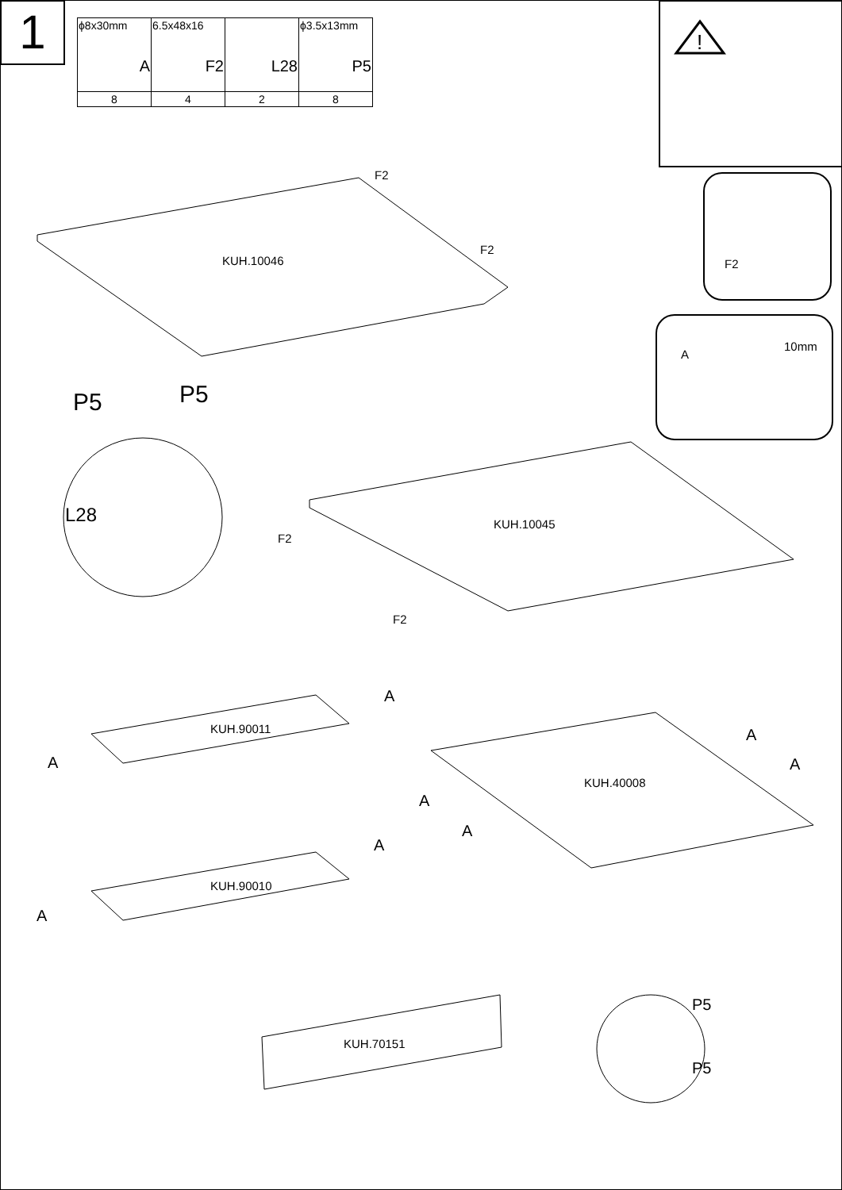1
| ϕ8x30mm A | 6.5x48x16 F2 | L28 | ϕ3.5x13mm P5 |
| 8 | 4 | 2 | 8 |
!
F2
A
10mm
KUH.10046
KUH.10045
KUH.90011
KUH.40008
KUH.90010
KUH.70151
F2
F2
F2
F2
P5 P5
L28
A
A
A
A
A
A
A
A
P5
P5